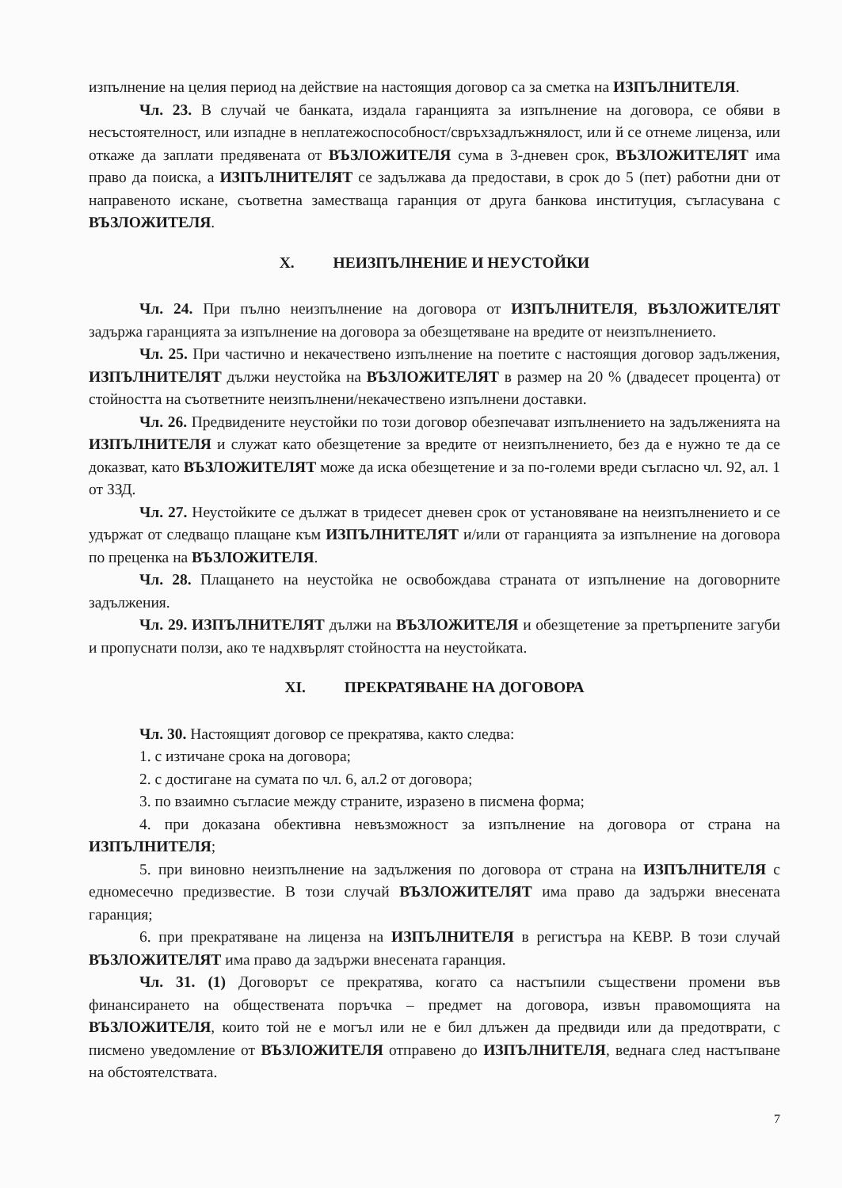изпълнение на целия период на действие на настоящия договор са за сметка на ИЗПЪЛНИТЕЛЯ.
Чл. 23. В случай че банката, издала гаранцията за изпълнение на договора, се обяви в несъстоятелност, или изпадне в неплатежоспособност/свръхзадлъжнялост, или й се отнеме лиценза, или откаже да заплати предявената от ВЪЗЛОЖИТЕЛЯ сума в 3-дневен срок, ВЪЗЛОЖИТЕЛЯТ има право да поиска, а ИЗПЪЛНИТЕЛЯТ се задължава да предостави, в срок до 5 (пет) работни дни от направеното искане, съответна заместваща гаранция от друга банкова институция, съгласувана с ВЪЗЛОЖИТЕЛЯ.
X. НЕИЗПЪЛНЕНИЕ И НЕУСТОЙКИ
Чл. 24. При пълно неизпълнение на договора от ИЗПЪЛНИТЕЛЯ, ВЪЗЛОЖИТЕЛЯТ задържа гаранцията за изпълнение на договора за обезщетяване на вредите от неизпълнението.
Чл. 25. При частично и некачествено изпълнение на поетите с настоящия договор задължения, ИЗПЪЛНИТЕЛЯТ дължи неустойка на ВЪЗЛОЖИТЕЛЯТ в размер на 20 % (двадесет процента) от стойността на съответните неизпълнени/некачествено изпълнени доставки.
Чл. 26. Предвидените неустойки по този договор обезпечават изпълнението на задълженията на ИЗПЪЛНИТЕЛЯ и служат като обезщетение за вредите от неизпълнението, без да е нужно те да се доказват, като ВЪЗЛОЖИТЕЛЯТ може да иска обезщетение и за по-големи вреди съгласно чл. 92, ал. 1 от ЗЗД.
Чл. 27. Неустойките се дължат в тридесет дневен срок от установяване на неизпълнението и се удържат от следващо плащане към ИЗПЪЛНИТЕЛЯТ и/или от гаранцията за изпълнение на договора по преценка на ВЪЗЛОЖИТЕЛЯ.
Чл. 28. Плащането на неустойка не освобождава страната от изпълнение на договорните задължения.
Чл. 29. ИЗПЪЛНИТЕЛЯТ дължи на ВЪЗЛОЖИТЕЛЯ и обезщетение за претърпените загуби и пропуснати ползи, ако те надхвърлят стойността на неустойката.
XI. ПРЕКРАТЯВАНЕ НА ДОГОВОРА
Чл. 30. Настоящият договор се прекратява, както следва:
1. с изтичане срока на договора;
2. с достигане на сумата по чл. 6, ал.2 от договора;
3. по взаимно съгласие между страните, изразено в писмена форма;
4. при доказана обективна невъзможност за изпълнение на договора от страна на ИЗПЪЛНИТЕЛЯ;
5. при виновно неизпълнение на задължения по договора от страна на ИЗПЪЛНИТЕЛЯ с едномесечно предизвестие. В този случай ВЪЗЛОЖИТЕЛЯТ има право да задържи внесената гаранция;
6. при прекратяване на лиценза на ИЗПЪЛНИТЕЛЯ в регистъра на КЕВР. В този случай ВЪЗЛОЖИТЕЛЯТ има право да задържи внесената гаранция.
Чл. 31. (1) Договорът се прекратява, когато са настъпили съществени промени във финансирането на обществената поръчка – предмет на договора, извън правомощията на ВЪЗЛОЖИТЕЛЯ, които той не е могъл или не е бил длъжен да предвиди или да предотврати, с писмено уведомление от ВЪЗЛОЖИТЕЛЯ отправено до ИЗПЪЛНИТЕЛЯ, веднага след настъпване на обстоятелствата.
7